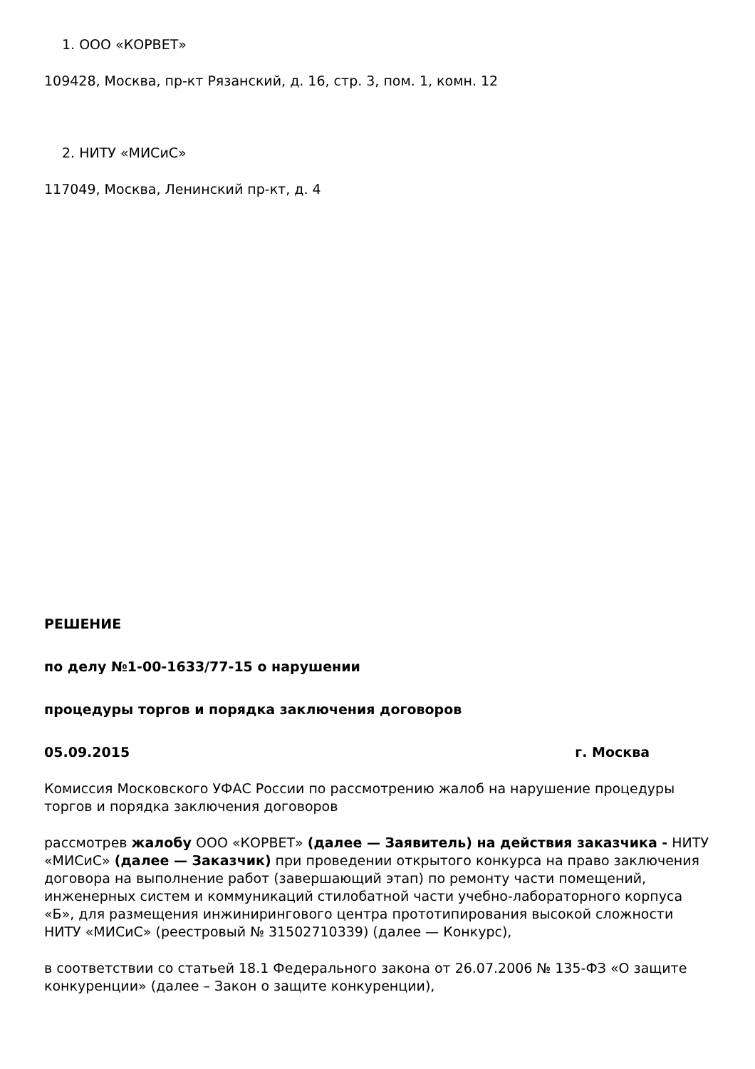1. ООО «КОРВЕТ»
109428, Москва, пр-кт Рязанский, д. 16, стр. 3, пом. 1, комн. 12
2. НИТУ «МИСиС»
117049, Москва, Ленинский пр-кт, д. 4
РЕШЕНИЕ
по делу №1-00-1633/77-15 о нарушении
процедуры торгов и порядка заключения договоров
05.09.2015 г. Москва
Комиссия Московского УФАС России по рассмотрению жалоб на нарушение процедуры торгов и порядка заключения договоров
рассмотрев жалобу ООО «КОРВЕТ» (далее — Заявитель) на действия заказчика - НИТУ «МИСиС» (далее — Заказчик) при проведении открытого конкурса на право заключения договора на выполнение работ (завершающий этап) по ремонту части помещений, инженерных систем и коммуникаций стилобатной части учебно-лабораторного корпуса «Б», для размещения инжинирингового центра прототипирования высокой сложности НИТУ «МИСиС» (реестровый № 31502710339) (далее — Конкурс),
в соответствии со статьей 18.1 Федерального закона от 26.07.2006 № 135-ФЗ «О защите конкуренции» (далее – Закон о защите конкуренции),